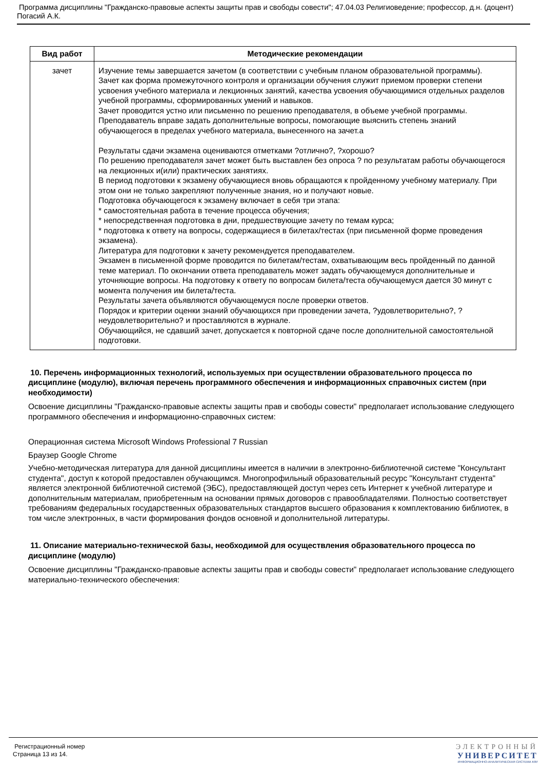Программа дисциплины "Гражданско-правовые аспекты защиты прав и свободы совести"; 47.04.03 Религиоведение; профессор, д.н. (доцент) Погасий А.К.
| Вид работ | Методические рекомендации |
| --- | --- |
| зачет | Изучение темы завершается зачетом (в соответствии с учебным планом образовательной программы). Зачет как форма промежуточного контроля и организации обучения служит приемом проверки степени усвоения учебного материала и лекционных занятий, качества усвоения обучающимися отдельных разделов учебной программы, сформированных умений и навыков. Зачет проводится устно или письменно по решению преподавателя, в объеме учебной программы. Преподаватель вправе задать дополнительные вопросы, помогающие выяснить степень знаний обучающегося в пределах учебного материала, вынесенного на зачет.а Результаты сдачи экзамена оцениваются отметками ?отлично?, ?хорошо? По решению преподавателя зачет может быть выставлен без опроса ? по результатам работы обучающегося на лекционных и(или) практических занятиях. В период подготовки к экзамену обучающиеся вновь обращаются к пройденному учебному материалу. При этом они не только закрепляют полученные знания, но и получают новые. Подготовка обучающегося к экзамену включает в себя три этапа: * самостоятельная работа в течение процесса обучения; * непосредственная подготовка в дни, предшествующие зачету по темам курса; * подготовка к ответу на вопросы, содержащиеся в билетах/тестах (при письменной форме проведения экзамена). Литература для подготовки к зачету рекомендуется преподавателем. Экзамен в письменной форме проводится по билетам/тестам, охватывающим весь пройденный по данной теме материал. По окончании ответа преподаватель может задать обучающемуся дополнительные и уточняющие вопросы. На подготовку к ответу по вопросам билета/теста обучающемуся дается 30 минут с момента получения им билета/теста. Результаты зачета объявляются обучающемуся после проверки ответов. Порядок и критерии оценки знаний обучающихся при проведении зачета, ?удовлетворительно?, ?неудовлетворительно? и проставляются в журнале. Обучающийся, не сдавший зачет, допускается к повторной сдаче после дополнительной самостоятельной подготовки. |
10. Перечень информационных технологий, используемых при осуществлении образовательного процесса по дисциплине (модулю), включая перечень программного обеспечения и информационных справочных систем (при необходимости)
Освоение дисциплины "Гражданско-правовые аспекты защиты прав и свободы совести" предполагает использование следующего программного обеспечения и информационно-справочных систем:
Операционная система Microsoft Windows Professional 7 Russian
Браузер Google Chrome
Учебно-методическая литература для данной дисциплины имеется в наличии в электронно-библиотечной системе "Консультант студента", доступ к которой предоставлен обучающимся. Многопрофильный образовательный ресурс "Консультант студента" является электронной библиотечной системой (ЭБС), предоставляющей доступ через сеть Интернет к учебной литературе и дополнительным материалам, приобретенным на основании прямых договоров с правообладателями. Полностью соответствует требованиям федеральных государственных образовательных стандартов высшего образования к комплектованию библиотек, в том числе электронных, в части формирования фондов основной и дополнительной литературы.
11. Описание материально-технической базы, необходимой для осуществления образовательного процесса по дисциплине (модулю)
Освоение дисциплины "Гражданско-правовые аспекты защиты прав и свободы совести" предполагает использование следующего материально-технического обеспечения:
Регистрационный номер
Страница 13 из 14.
ЭЛЕКТРОННЫЙ
УНИВЕРСИТЕТ
ИНФОРМАЦИОННО-АНАЛИТИЧЕСКАЯ СИСТЕМА КФУ